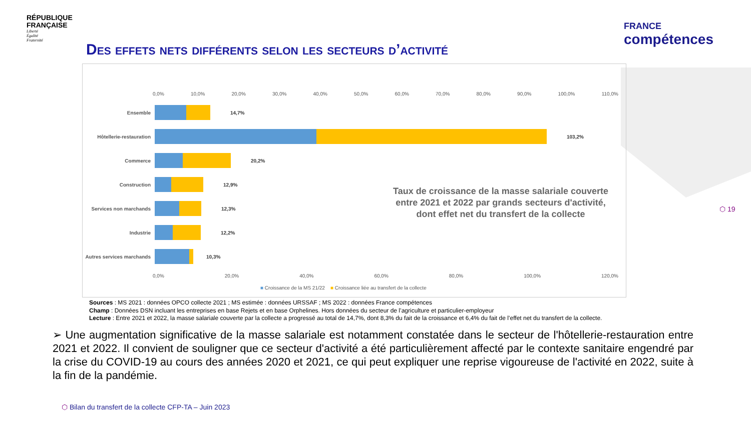RÉPUBLIQUE
FRANÇAISE
Liberté
Égalité
Fraternité
FRANCE
compétences
Des effets nets différents selon les secteurs d’activité
0,0% 10,0% 20,0% 30,0% 40,0% 50,0% 60,0% 70,0% 80,0% 90,0% 100,0% 110,0%
Ensemble 14,7%
Hôtellerie-restauration
103,2%
Commerce 20,2%
Construction 12,9%
Services non marchands 12,3%
Industrie 12,2%
Autres services marchands
10,3%
Taux de croissance de la masse salariale couverte entre 2021 et 2022 par grands secteurs d'activité, dont effet net du transfert de la collecte
0,0% 20,0% 40,0% 60,0% 80,0% 100,0% 120,0%
■ Croissance de la MS 21/22 ■ Croissance liée au transfert de la collecte
Sources : MS 2021 : données OPCO collecte 2021 ; MS estimée : données URSSAF ; MS 2022 : données France compétences
Champ : Données DSN incluant les entreprises en base Rejets et en base Orphelines. Hors données du secteur de l’agriculture et particulier-employeur
Lecture : Entre 2021 et 2022, la masse salariale couverte par la collecte a progressé au total de 14,7%, dont 8,3% du fait de la croissance et 6,4% du fait de l’effet net du transfert de la collecte.
➢ Une augmentation significative de la masse salariale est notamment constatée dans le secteur de l'hôtellerie-restauration entre 2021 et 2022. Il convient de souligner que ce secteur d'activité a été particulièrement affecté par le contexte sanitaire engendré par la crise du COVID-19 au cours des années 2020 et 2021, ce qui peut expliquer une reprise vigoureuse de l'activité en 2022, suite à la fin de la pandémie.
⬡ Bilan du transfert de la collecte CFP-TA – Juin 2023
⬡ 19